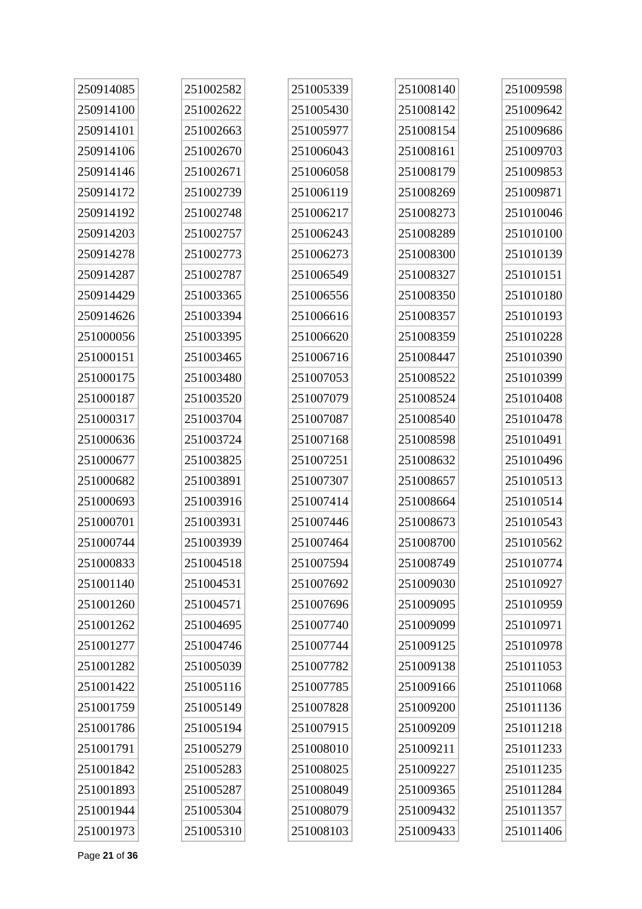| 250914085 |
| 250914100 |
| 250914101 |
| 250914106 |
| 250914146 |
| 250914172 |
| 250914192 |
| 250914203 |
| 250914278 |
| 250914287 |
| 250914429 |
| 250914626 |
| 251000056 |
| 251000151 |
| 251000175 |
| 251000187 |
| 251000317 |
| 251000636 |
| 251000677 |
| 251000682 |
| 251000693 |
| 251000701 |
| 251000744 |
| 251000833 |
| 251001140 |
| 251001260 |
| 251001262 |
| 251001277 |
| 251001282 |
| 251001422 |
| 251001759 |
| 251001786 |
| 251001791 |
| 251001842 |
| 251001893 |
| 251001944 |
| 251001973 |
| 251002582 |
| 251002622 |
| 251002663 |
| 251002670 |
| 251002671 |
| 251002739 |
| 251002748 |
| 251002757 |
| 251002773 |
| 251002787 |
| 251003365 |
| 251003394 |
| 251003395 |
| 251003465 |
| 251003480 |
| 251003520 |
| 251003704 |
| 251003724 |
| 251003825 |
| 251003891 |
| 251003916 |
| 251003931 |
| 251003939 |
| 251004518 |
| 251004531 |
| 251004571 |
| 251004695 |
| 251004746 |
| 251005039 |
| 251005116 |
| 251005149 |
| 251005194 |
| 251005279 |
| 251005283 |
| 251005287 |
| 251005304 |
| 251005310 |
| 251005339 |
| 251005430 |
| 251005977 |
| 251006043 |
| 251006058 |
| 251006119 |
| 251006217 |
| 251006243 |
| 251006273 |
| 251006549 |
| 251006556 |
| 251006616 |
| 251006620 |
| 251006716 |
| 251007053 |
| 251007079 |
| 251007087 |
| 251007168 |
| 251007251 |
| 251007307 |
| 251007414 |
| 251007446 |
| 251007464 |
| 251007594 |
| 251007692 |
| 251007696 |
| 251007740 |
| 251007744 |
| 251007782 |
| 251007785 |
| 251007828 |
| 251007915 |
| 251008010 |
| 251008025 |
| 251008049 |
| 251008079 |
| 251008103 |
| 251008140 |
| 251008142 |
| 251008154 |
| 251008161 |
| 251008179 |
| 251008269 |
| 251008273 |
| 251008289 |
| 251008300 |
| 251008327 |
| 251008350 |
| 251008357 |
| 251008359 |
| 251008447 |
| 251008522 |
| 251008524 |
| 251008540 |
| 251008598 |
| 251008632 |
| 251008657 |
| 251008664 |
| 251008673 |
| 251008700 |
| 251008749 |
| 251009030 |
| 251009095 |
| 251009099 |
| 251009125 |
| 251009138 |
| 251009166 |
| 251009200 |
| 251009209 |
| 251009211 |
| 251009227 |
| 251009365 |
| 251009432 |
| 251009433 |
| 251009598 |
| 251009642 |
| 251009686 |
| 251009703 |
| 251009853 |
| 251009871 |
| 251010046 |
| 251010100 |
| 251010139 |
| 251010151 |
| 251010180 |
| 251010193 |
| 251010228 |
| 251010390 |
| 251010399 |
| 251010408 |
| 251010478 |
| 251010491 |
| 251010496 |
| 251010513 |
| 251010514 |
| 251010543 |
| 251010562 |
| 251010774 |
| 251010927 |
| 251010959 |
| 251010971 |
| 251010978 |
| 251011053 |
| 251011068 |
| 251011136 |
| 251011218 |
| 251011233 |
| 251011235 |
| 251011284 |
| 251011357 |
| 251011406 |
Page 21 of 36